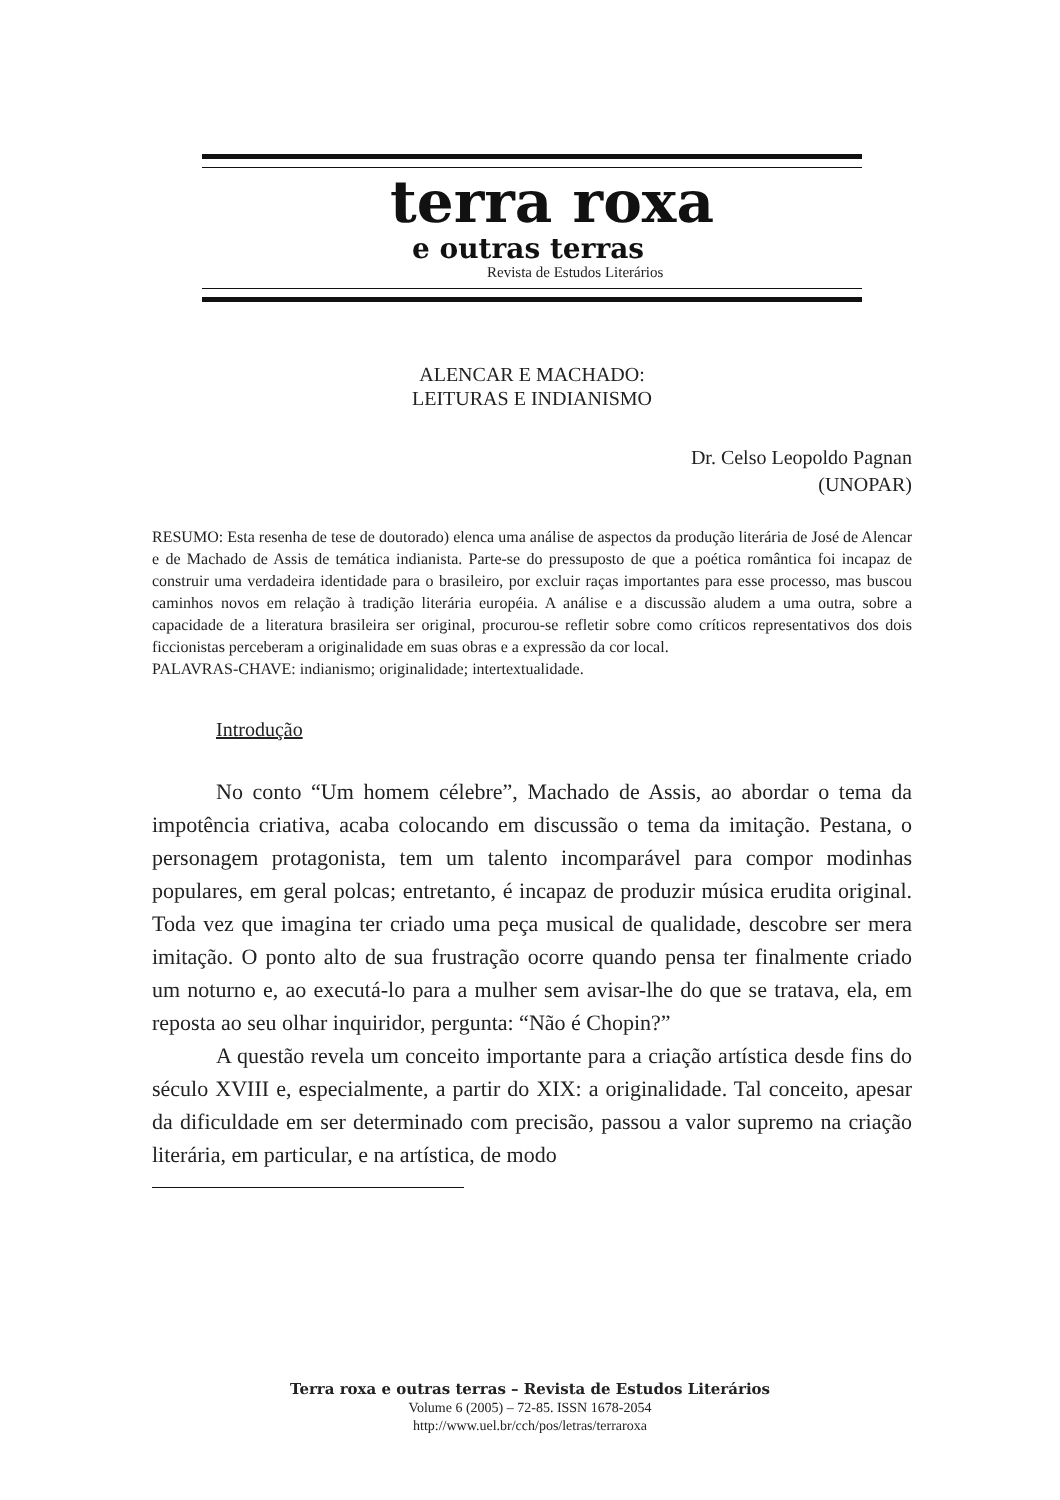terra roxa
e outras terras
Revista de Estudos Literários
ALENCAR E MACHADO:
LEITURAS E INDIANISMO
Dr. Celso Leopoldo Pagnan
(UNOPAR)
RESUMO: Esta resenha de tese de doutorado) elenca uma análise de aspectos da produção literária de José de Alencar e de Machado de Assis de temática indianista. Parte-se do pressuposto de que a poética romântica foi incapaz de construir uma verdadeira identidade para o brasileiro, por excluir raças importantes para esse processo, mas buscou caminhos novos em relação à tradição literária européia. A análise e a discussão aludem a uma outra, sobre a capacidade de a literatura brasileira ser original, procurou-se refletir sobre como críticos representativos dos dois ficcionistas perceberam a originalidade em suas obras e a expressão da cor local.
PALAVRAS-CHAVE: indianismo; originalidade; intertextualidade.
Introdução
No conto “Um homem célebre”, Machado de Assis, ao abordar o tema da impotência criativa, acaba colocando em discussão o tema da imitação. Pestana, o personagem protagonista, tem um talento incomparável para compor modinhas populares, em geral polcas; entretanto, é incapaz de produzir música erudita original. Toda vez que imagina ter criado uma peça musical de qualidade, descobre ser mera imitação. O ponto alto de sua frustração ocorre quando pensa ter finalmente criado um noturno e, ao executá-lo para a mulher sem avisar-lhe do que se tratava, ela, em reposta ao seu olhar inquiridor, pergunta: “Não é Chopin?”
A questão revela um conceito importante para a criação artística desde fins do século XVIII e, especialmente, a partir do XIX: a originalidade. Tal conceito, apesar da dificuldade em ser determinado com precisão, passou a valor supremo na criação literária, em particular, e na artística, de modo
Terra roxa e outras terras – Revista de Estudos Literários
Volume 6 (2005) – 72-85. ISSN 1678-2054
http://www.uel.br/cch/pos/letras/terraroxa